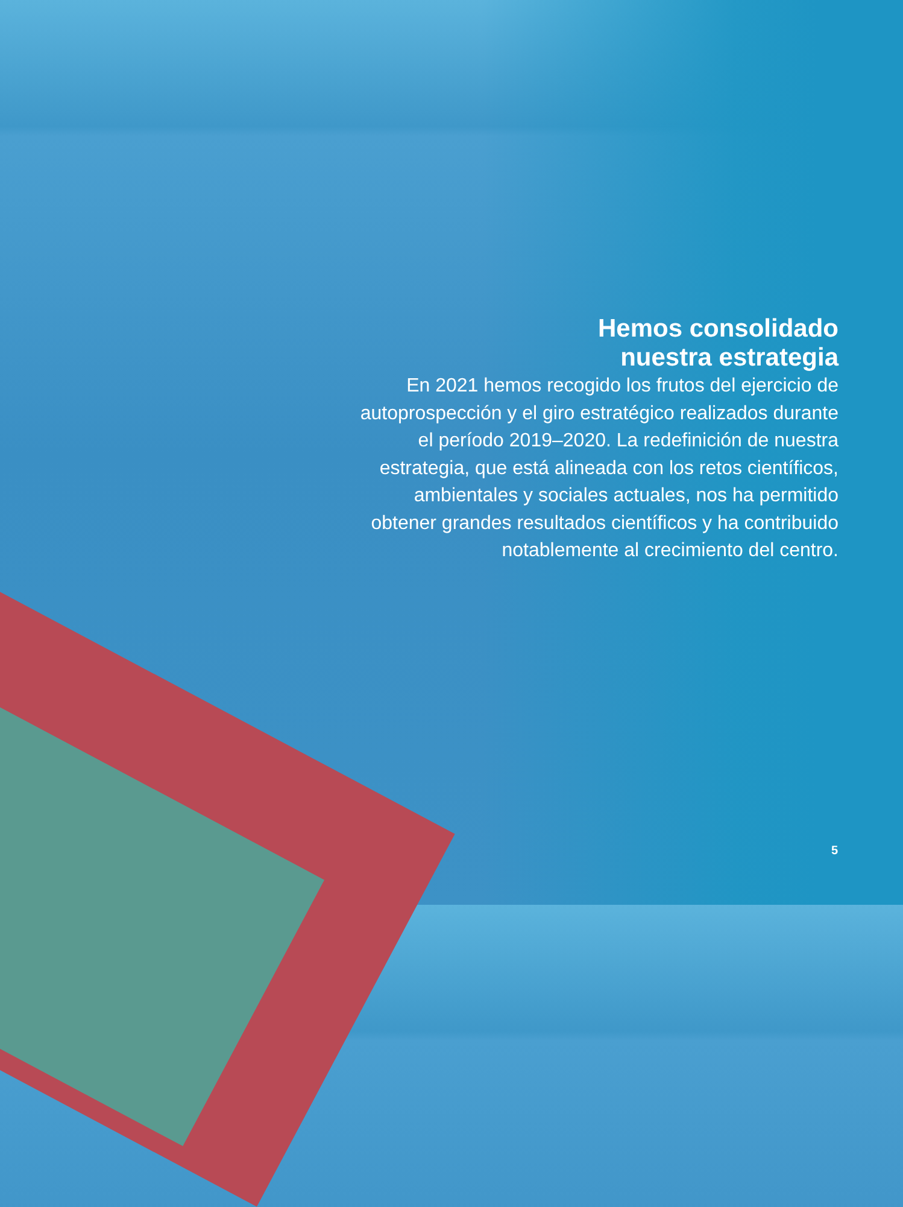Hemos consolidado
nuestra estrategia
En 2021 hemos recogido los frutos del ejercicio de autoprospección y el giro estratégico realizados durante el período 2019–2020. La redefinición de nuestra estrategia, que está alineada con los retos científicos, ambientales y sociales actuales, nos ha permitido obtener grandes resultados científicos y ha contribuido notablemente al crecimiento del centro.
5